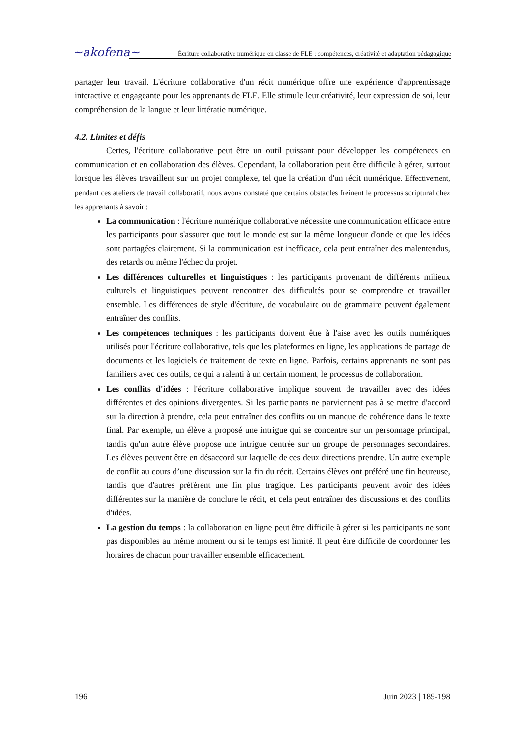~akofena~
Écriture collaborative numérique en classe de FLE : compétences, créativité et adaptation pédagogique
partager leur travail. L'écriture collaborative d'un récit numérique offre une expérience d'apprentissage interactive et engageante pour les apprenants de FLE. Elle stimule leur créativité, leur expression de soi, leur compréhension de la langue et leur littératie numérique.
4.2. Limites et défis
Certes, l'écriture collaborative peut être un outil puissant pour développer les compétences en communication et en collaboration des élèves. Cependant, la collaboration peut être difficile à gérer, surtout lorsque les élèves travaillent sur un projet complexe, tel que la création d'un récit numérique. Effectivement, pendant ces ateliers de travail collaboratif, nous avons constaté que certains obstacles freinent le processus scriptural chez les apprenants à savoir :
La communication : l'écriture numérique collaborative nécessite une communication efficace entre les participants pour s'assurer que tout le monde est sur la même longueur d'onde et que les idées sont partagées clairement. Si la communication est inefficace, cela peut entraîner des malentendus, des retards ou même l'échec du projet.
Les différences culturelles et linguistiques : les participants provenant de différents milieux culturels et linguistiques peuvent rencontrer des difficultés pour se comprendre et travailler ensemble. Les différences de style d'écriture, de vocabulaire ou de grammaire peuvent également entraîner des conflits.
Les compétences techniques : les participants doivent être à l'aise avec les outils numériques utilisés pour l'écriture collaborative, tels que les plateformes en ligne, les applications de partage de documents et les logiciels de traitement de texte en ligne. Parfois, certains apprenants ne sont pas familiers avec ces outils, ce qui a ralenti à un certain moment, le processus de collaboration.
Les conflits d'idées : l'écriture collaborative implique souvent de travailler avec des idées différentes et des opinions divergentes. Si les participants ne parviennent pas à se mettre d'accord sur la direction à prendre, cela peut entraîner des conflits ou un manque de cohérence dans le texte final. Par exemple, un élève a proposé une intrigue qui se concentre sur un personnage principal, tandis qu'un autre élève propose une intrigue centrée sur un groupe de personnages secondaires. Les élèves peuvent être en désaccord sur laquelle de ces deux directions prendre. Un autre exemple de conflit au cours d’une discussion sur la fin du récit. Certains élèves ont préféré une fin heureuse, tandis que d'autres préfèrent une fin plus tragique. Les participants peuvent avoir des idées différentes sur la manière de conclure le récit, et cela peut entraîner des discussions et des conflits d'idées.
La gestion du temps : la collaboration en ligne peut être difficile à gérer si les participants ne sont pas disponibles au même moment ou si le temps est limité. Il peut être difficile de coordonner les horaires de chacun pour travailler ensemble efficacement.
196 Juin 2023 | 189-198